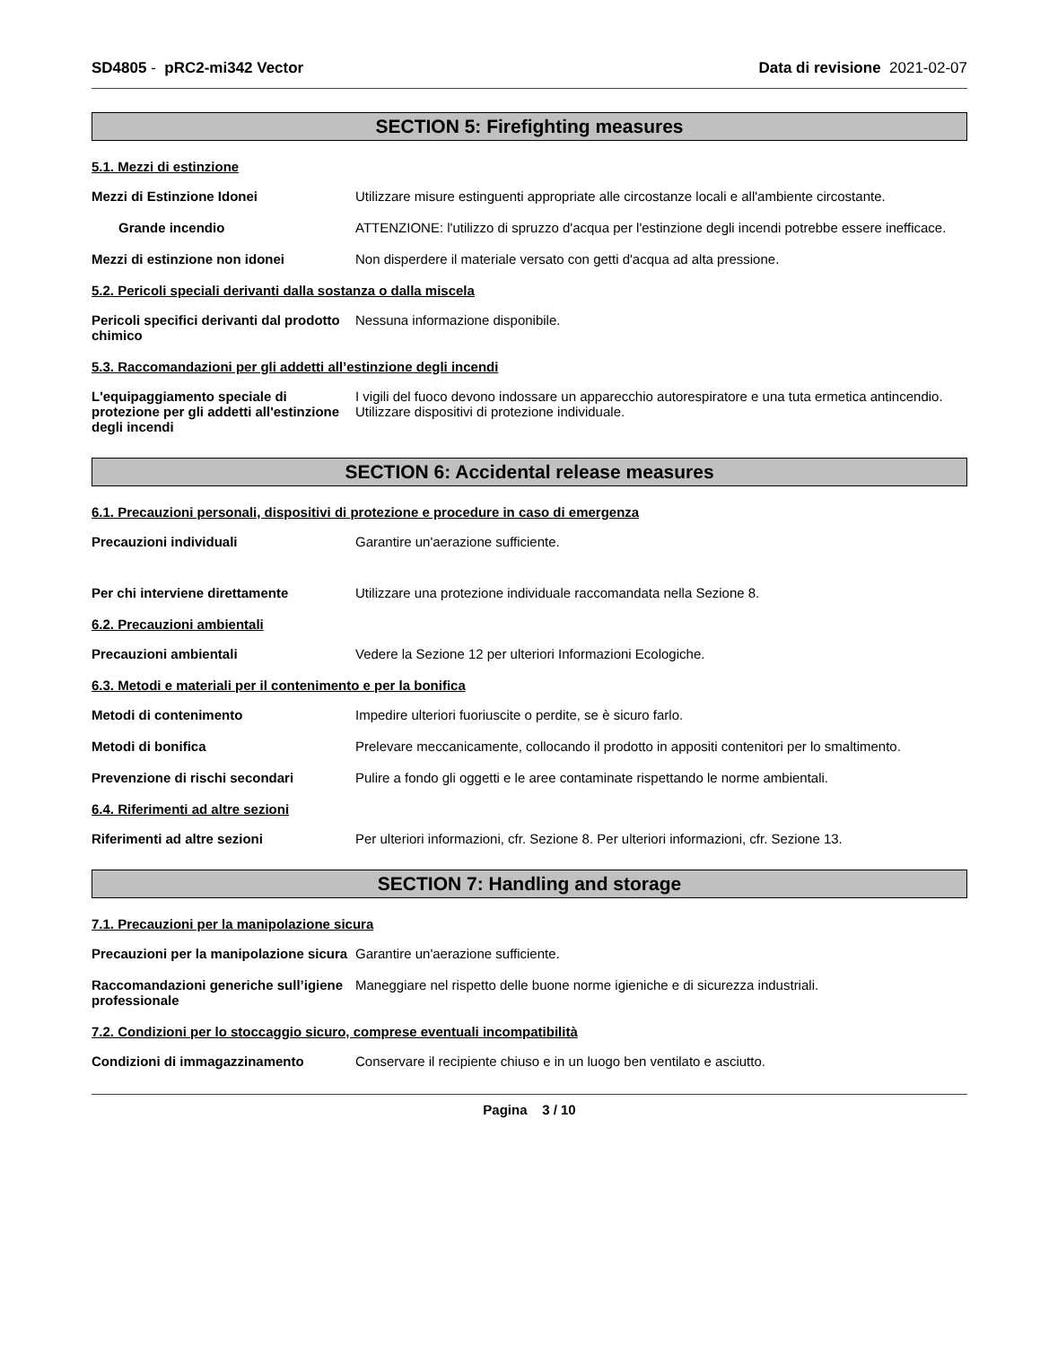SD4805 - pRC2-mi342 Vector Data di revisione 2021-02-07
SECTION 5: Firefighting measures
5.1. Mezzi di estinzione
Mezzi di Estinzione Idonei Utilizzare misure estinguenti appropriate alle circostanze locali e all'ambiente circostante.
Grande incendio ATTENZIONE: l'utilizzo di spruzzo d'acqua per l'estinzione degli incendi potrebbe essere inefficace.
Mezzi di estinzione non idonei Non disperdere il materiale versato con getti d'acqua ad alta pressione.
5.2. Pericoli speciali derivanti dalla sostanza o dalla miscela
Pericoli specifici derivanti dal prodotto chimico
Nessuna informazione disponibile.
5.3. Raccomandazioni per gli addetti all’estinzione degli incendi
L'equipaggiamento speciale di protezione per gli addetti all'estinzione degli incendi
I vigili del fuoco devono indossare un apparecchio autorespiratore e una tuta ermetica antincendio. Utilizzare dispositivi di protezione individuale.
SECTION 6: Accidental release measures
6.1. Precauzioni personali, dispositivi di protezione e procedure in caso di emergenza
Precauzioni individuali Garantire un'aerazione sufficiente.
Per chi interviene direttamente Utilizzare una protezione individuale raccomandata nella Sezione 8.
6.2. Precauzioni ambientali
Precauzioni ambientali Vedere la Sezione 12 per ulteriori Informazioni Ecologiche.
6.3. Metodi e materiali per il contenimento e per la bonifica
Metodi di contenimento Impedire ulteriori fuoriuscite o perdite, se è sicuro farlo.
Metodi di bonifica Prelevare meccanicamente, collocando il prodotto in appositi contenitori per lo smaltimento.
Prevenzione di rischi secondari Pulire a fondo gli oggetti e le aree contaminate rispettando le norme ambientali.
6.4. Riferimenti ad altre sezioni
Riferimenti ad altre sezioni Per ulteriori informazioni, cfr. Sezione 8. Per ulteriori informazioni, cfr. Sezione 13.
SECTION 7: Handling and storage
7.1. Precauzioni per la manipolazione sicura
Precauzioni per la manipolazione sicura
Garantire un'aerazione sufficiente.
Raccomandazioni generiche sull’igiene professionale
Maneggiare nel rispetto delle buone norme igieniche e di sicurezza industriali.
7.2. Condizioni per lo stoccaggio sicuro, comprese eventuali incompatibilità
Condizioni di immagazzinamento Conservare il recipiente chiuso e in un luogo ben ventilato e asciutto.
Pagina 3 / 10